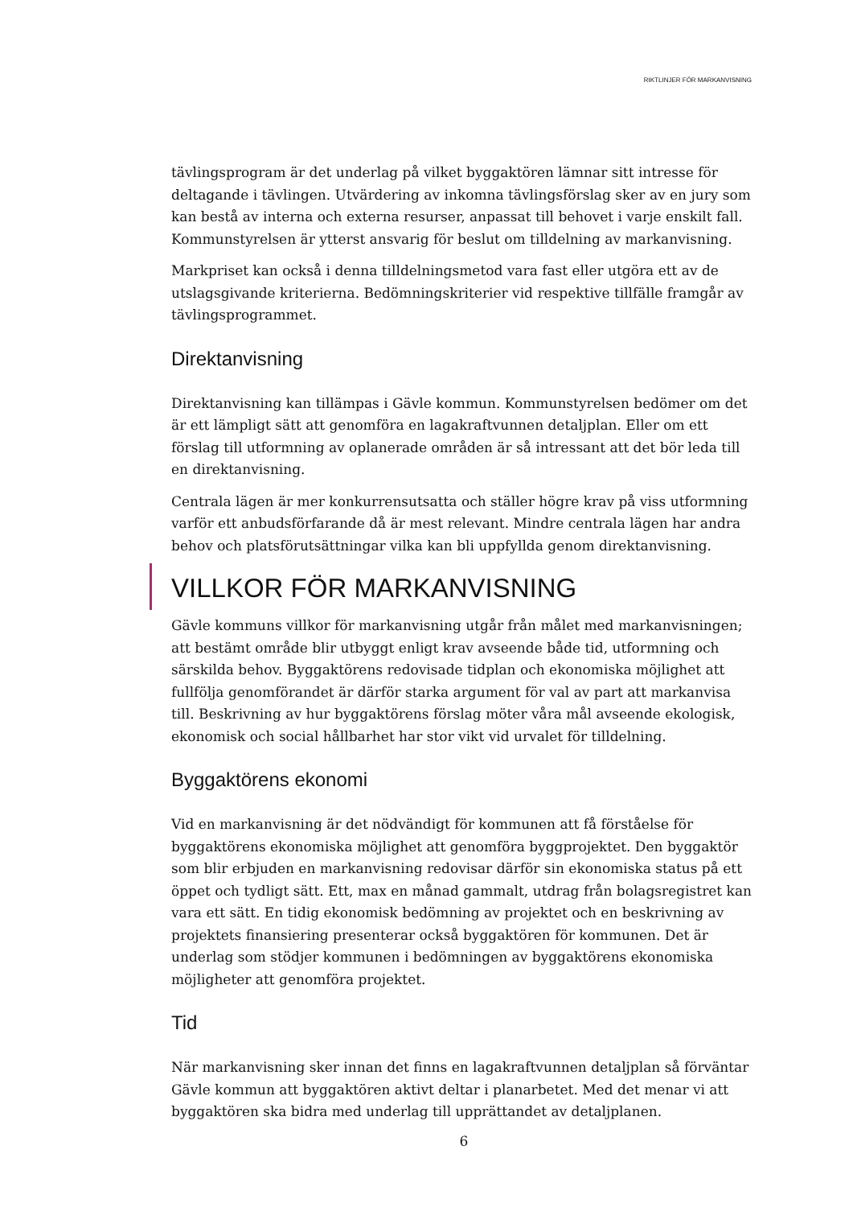RIKTLINJER FÖR MARKANVISNING
tävlingsprogram är det underlag på vilket byggaktören lämnar sitt intresse för deltagande i tävlingen. Utvärdering av inkomna tävlingsförslag sker av en jury som kan bestå av interna och externa resurser, anpassat till behovet i varje enskilt fall. Kommunstyrelsen är ytterst ansvarig för beslut om tilldelning av markanvisning.
Markpriset kan också i denna tilldelningsmetod vara fast eller utgöra ett av de utslagsgivande kriterierna. Bedömningskriterier vid respektive tillfälle framgår av tävlingsprogrammet.
Direktanvisning
Direktanvisning kan tillämpas i Gävle kommun. Kommunstyrelsen bedömer om det är ett lämpligt sätt att genomföra en lagakraftvunnen detaljplan. Eller om ett förslag till utformning av oplanerade områden är så intressant att det bör leda till en direktanvisning.
Centrala lägen är mer konkurrensutsatta och ställer högre krav på viss utformning varför ett anbudsförfarande då är mest relevant. Mindre centrala lägen har andra behov och platsförutsättningar vilka kan bli uppfyllda genom direktanvisning.
VILLKOR FÖR MARKANVISNING
Gävle kommuns villkor för markanvisning utgår från målet med markanvisningen; att bestämt område blir utbyggt enligt krav avseende både tid, utformning och särskilda behov. Byggaktörens redovisade tidplan och ekonomiska möjlighet att fullfölja genomförandet är därför starka argument för val av part att markanvisa till. Beskrivning av hur byggaktörens förslag möter våra mål avseende ekologisk, ekonomisk och social hållbarhet har stor vikt vid urvalet för tilldelning.
Byggaktörens ekonomi
Vid en markanvisning är det nödvändigt för kommunen att få förståelse för byggaktörens ekonomiska möjlighet att genomföra byggprojektet. Den byggaktör som blir erbjuden en markanvisning redovisar därför sin ekonomiska status på ett öppet och tydligt sätt. Ett, max en månad gammalt, utdrag från bolagsregistret kan vara ett sätt. En tidig ekonomisk bedömning av projektet och en beskrivning av projektets finansiering presenterar också byggaktören för kommunen. Det är underlag som stödjer kommunen i bedömningen av byggaktörens ekonomiska möjligheter att genomföra projektet.
Tid
När markanvisning sker innan det finns en lagakraftvunnen detaljplan så förväntar Gävle kommun att byggaktören aktivt deltar i planarbetet. Med det menar vi att byggaktören ska bidra med underlag till upprättandet av detaljplanen.
6